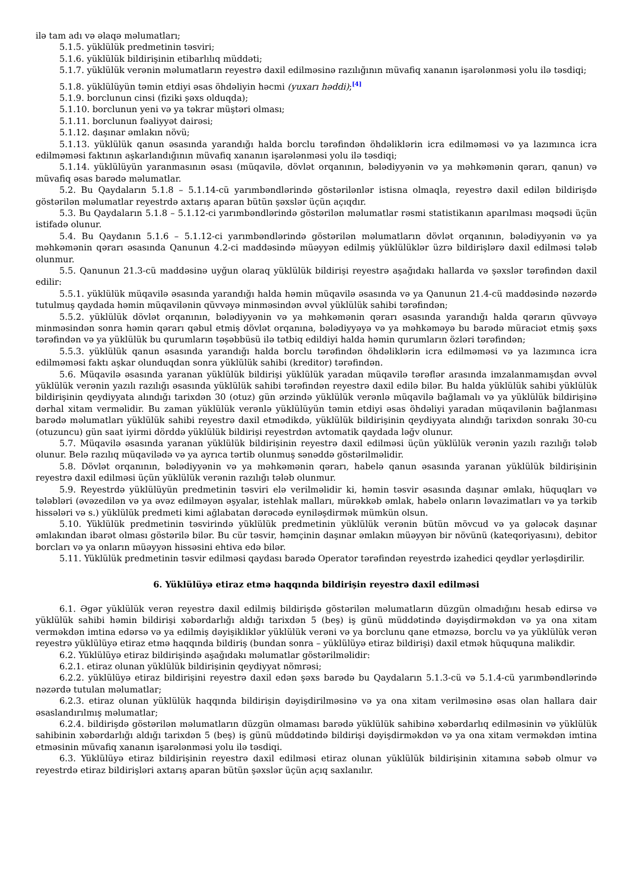ilə tam adı və əlaqə məlumatları;
5.1.5. yüklülük predmetinin təsviri;
5.1.6. yüklülük bildirişinin etibarlılıq müddəti;
5.1.7. yüklülük verənin məlumatların reyestrə daxil edilməsinə razılığının müvafiq xananın işarələnməsi yolu ilə təsdiqi;
5.1.8. yüklülüyün təmin etdiyi əsas öhdəliyin həcmi (yuxarı həddi);<sup>[4]</sup>
5.1.9. borclunun cinsi (fiziki şəxs olduqda);
5.1.10. borclunun yeni və ya təkrar müştəri olması;
5.1.11. borclunun fəaliyyət dairəsi;
5.1.12. daşınar əmlakın növü;
5.1.13. yüklülük qanun əsasında yarandığı halda borclu tərəfindən öhdəliklərin icra edilməməsi və ya lazımınca icra edilməməsi faktının aşkarlandığının müvafiq xananın işarələnməsi yolu ilə təsdiqi;
5.1.14. yüklülüyün yaranmasının əsası (müqavilə, dövlət orqanının, bələdiyyənin və ya məhkəmənin qərarı, qanun) və müvafiq əsas barədə məlumatlar.
5.2. Bu Qaydaların 5.1.8 – 5.1.14-cü yarımbəndlərində göstərilənlər istisna olmaqla, reyestrə daxil edilən bildirişdə göstərilən məlumatlar reyestrdə axtarış aparan bütün şəxslər üçün açıqdır.
5.3. Bu Qaydaların 5.1.8 – 5.1.12-ci yarımbəndlərində göstərilən məlumatlar rəsmi statistikanın aparılması məqsədi üçün istifadə olunur.
5.4. Bu Qaydanın 5.1.6 – 5.1.12-ci yarımbəndlərində göstərilən məlumatların dövlət orqanının, bələdiyyənin və ya məhkəmənin qərarı əsasında Qanunun 4.2-ci maddəsində müəyyən edilmiş yüklülüklər üzrə bildirişlərə daxil edilməsi tələb olunmur.
5.5. Qanunun 21.3-cü maddəsinə uyğun olaraq yüklülük bildirişi reyestrə aşağıdakı hallarda və şəxslər tərəfindən daxil edilir:
5.5.1. yüklülük müqavilə əsasında yarandığı halda həmin müqavilə əsasında və ya Qanunun 21.4-cü maddəsində nəzərdə tutulmuş qaydada həmin müqavilənin qüvvəyə minməsindən əvvəl yüklülük sahibi tərəfindən;
5.5.2. yüklülük dövlət orqanının, bələdiyyənin və ya məhkəmənin qərarı əsasında yarandığı halda qərarın qüvvəyə minməsindən sonra həmin qərarı qəbul etmiş dövlət orqanına, bələdiyyəyə və ya məhkəməyə bu barədə müraciət etmiş şəxs tərəfindən və ya yüklülük bu qurumların təşəbbüsü ilə tətbiq edildiyi halda həmin qurumların özləri tərəfindən;
5.5.3. yüklülük qanun əsasında yarandığı halda borclu tərəfindən öhdəliklərin icra edilməməsi və ya lazımınca icra edilməməsi faktı aşkar olunduqdan sonra yüklülük sahibi (kreditor) tərəfindən.
5.6. Müqavilə əsasında yaranan yüklülük bildirişi yüklülük yaradan müqavilə tərəflər arasında imzalanmamışdan əvvəl yüklülük verənin yazılı razılığı əsasında yüklülük sahibi tərəfindən reyestrə daxil edilə bilər. Bu halda yüklülük sahibi yüklülük bildirişinin qeydiyyata alındığı tarixdən 30 (otuz) gün ərzində yüklülük verənlə müqavilə bağlamalı və ya yüklülük bildirişinə dərhal xitam verməlidir. Bu zaman yüklülük verənlə yüklülüyün təmin etdiyi əsas öhdəliyi yaradan müqavilənin bağlanması barədə məlumatları yüklülük sahibi reyestrə daxil etmədikdə, yüklülük bildirişinin qeydiyyata alındığı tarixdən sonrakı 30-cu (otuzuncu) gün saat iyirmi dörddə yüklülük bildirişi reyestrdən avtomatik qaydada ləğv olunur.
5.7. Müqavilə əsasında yaranan yüklülük bildirişinin reyestrə daxil edilməsi üçün yüklülük verənin yazılı razılığı tələb olunur. Belə razılıq müqavilədə və ya ayrıca tərtib olunmuş sənəddə göstərilməlidir.
5.8. Dövlət orqanının, bələdiyyənin və ya məhkəmənin qərarı, habelə qanun əsasında yaranan yüklülük bildirişinin reyestrə daxil edilməsi üçün yüklülük verənin razılığı tələb olunmur.
5.9. Reyestrdə yüklülüyün predmetinin təsviri elə verilməlidir ki, həmin təsvir əsasında daşınar əmlakı, hüquqları və tələbləri (əvəzedilən və ya əvəz edilməyən əşyalar, istehlak malları, mürəkkəb əmlak, habelə onların ləvazimatları və ya tərkib hissələri və s.) yüklülük predmeti kimi ağlabatan dərəcədə eyniləşdirmək mümkün olsun.
5.10. Yüklülük predmetinin təsvirində yüklülük predmetinin yüklülük verənin bütün mövcud və ya gələcək daşınar əmlakından ibarət olması göstərilə bilər. Bu cür təsvir, həmçinin daşınar əmlakın müəyyən bir növünü (kateqoriyasını), debitor borcları və ya onların müəyyən hissəsini ehtiva edə bilər.
5.11. Yüklülük predmetinin təsvir edilməsi qaydası barədə Operator tərəfindən reyestrdə izahedici qeydlər yerləşdirilir.
6. Yüklülüyə etiraz etmə haqqında bildirişin reyestrə daxil edilməsi
6.1. Əgər yüklülük verən reyestrə daxil edilmiş bildirişdə göstərilən məlumatların düzgün olmadığını hesab edirsə və yüklülük sahibi həmin bildirişi xəbərdarlığı aldığı tarixdən 5 (beş) iş günü müddətində dəyişdirməkdən və ya ona xitam verməkdən imtina edərsə və ya edilmiş dəyişikliklər yüklülük verəni və ya borclunu qane etməzsə, borclu və ya yüklülük verən reyestrə yüklülüyə etiraz etmə haqqında bildiriş (bundan sonra – yüklülüyə etiraz bildirişi) daxil etmək hüququna malikdir.
6.2. Yüklülüyə etiraz bildirişində aşağıdakı məlumatlar göstərilməlidir:
6.2.1. etiraz olunan yüklülük bildirişinin qeydiyyat nömrəsi;
6.2.2. yüklülüyə etiraz bildirişini reyestrə daxil edən şəxs barədə bu Qaydaların 5.1.3-cü və 5.1.4-cü yarımbəndlərində nəzərdə tutulan məlumatlar;
6.2.3. etiraz olunan yüklülük haqqında bildirişin dəyişdirilməsinə və ya ona xitam verilməsinə əsas olan hallara dair əsaslandırılmış məlumatlar;
6.2.4. bildirişdə göstərilən məlumatların düzgün olmaması barədə yüklülük sahibinə xəbərdarlıq edilməsinin və yüklülük sahibinin xəbərdarlığı aldığı tarixdən 5 (beş) iş günü müddətində bildirişi dəyişdirməkdən və ya ona xitam verməkdən imtina etməsinin müvafiq xananın işarələnməsi yolu ilə təsdiqi.
6.3. Yüklülüyə etiraz bildirişinin reyestrə daxil edilməsi etiraz olunan yüklülük bildirişinin xitamına səbəb olmur və reyestrdə etiraz bildirişləri axtarış aparan bütün şəxslər üçün açıq saxlanılır.